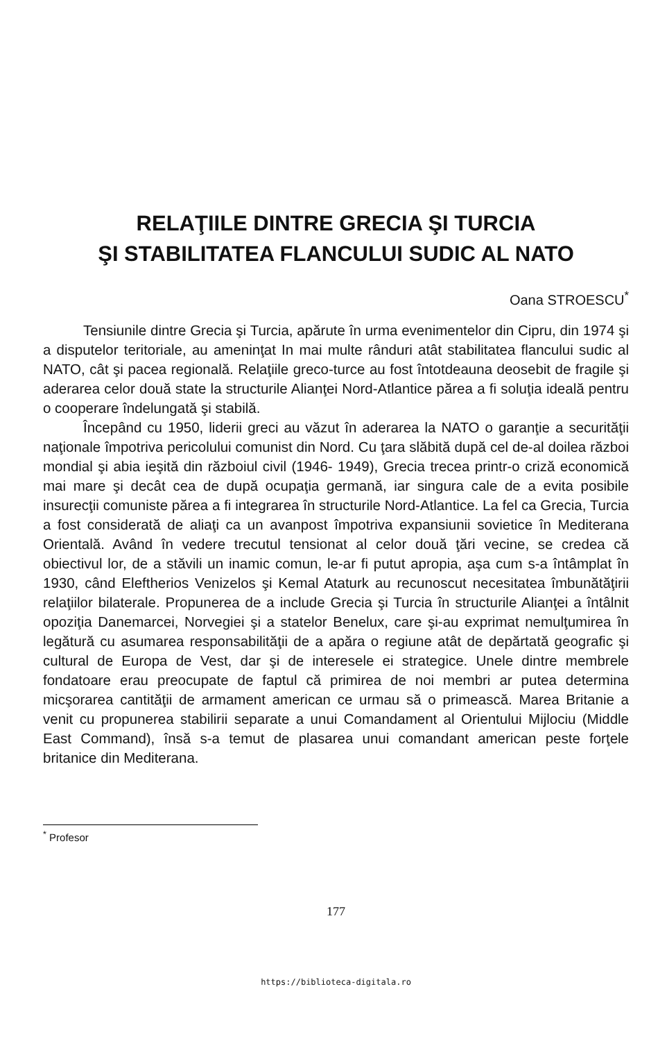RELAŢIILE DINTRE GRECIA ŞI TURCIA
ŞI STABILITATEA FLANCULUI SUDIC AL NATO
Oana STROESCU<sup>*</sup>
Tensiunile dintre Grecia şi Turcia, apărute în urma evenimentelor din Cipru, din 1974 şi a disputelor teritoriale, au ameninţat In mai multe rânduri atât stabilitatea flancului sudic al NATO, cât şi pacea regională. Relaţiile greco-turce au fost întotdeauna deosebit de fragile şi aderarea celor două state la structurile Alianţei Nord-Atlantice părea a fi soluţia ideală pentru o cooperare îndelungată şi stabilă.
Începând cu 1950, liderii greci au văzut în aderarea la NATO o garanţie a securităţii naţionale împotriva pericolului comunist din Nord. Cu ţara slăbită după cel de-al doilea război mondial şi abia ieşită din războiul civil (1946- 1949), Grecia trecea printr-o criză economică mai mare şi decât cea de după ocupaţia germană, iar singura cale de a evita posibile insurecţii comuniste părea a fi integrarea în structurile Nord-Atlantice. La fel ca Grecia, Turcia a fost considerată de aliaţi ca un avanpost împotriva expansiunii sovietice în Mediterana Orientală. Având în vedere trecutul tensionat al celor două ţări vecine, se credea că obiectivul lor, de a stăvili un inamic comun, le-ar fi putut apropia, aşa cum s-a întâmplat în 1930, când Eleftherios Venizelos şi Kemal Ataturk au recunoscut necesitatea îmbunătăţirii relaţiilor bilaterale. Propunerea de a include Grecia şi Turcia în structurile Alianţei a întâlnit opoziţia Danemarcei, Norvegiei şi a statelor Benelux, care şi-au exprimat nemulţumirea în legătură cu asumarea responsabilităţii de a apăra o regiune atât de depărtată geografic şi cultural de Europa de Vest, dar şi de interesele ei strategice. Unele dintre membrele fondatoare erau preocupate de faptul că primirea de noi membri ar putea determina micşorarea cantităţii de armament american ce urmau să o primească. Marea Britanie a venit cu propunerea stabilirii separate a unui Comandament al Orientului Mijlociu (Middle East Command), însă s-a temut de plasarea unui comandant american peste forţele britanice din Mediterana.
<sup>*</sup> Profesor
177
https://biblioteca-digitala.ro